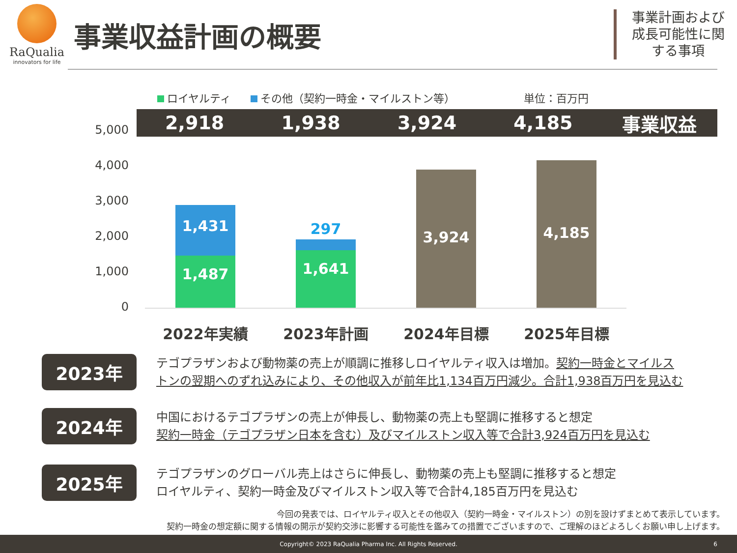RaQualia
innovators for life
事業収益計画の概要
事業計画および成長可能性に関する事項
ロイヤルティ その他（契約一時金・マイルストン等） 単位：百万円
2,918 1,938 3,924 4,185 事業収益
5,000
4,000
3,000
2,000
1,000
0
1,431
1,487
297
1,641
3,924
4,185
2022年実績 2023年計画 2024年目標 2025年目標
2023年
テゴプラザンおよび動物薬の売上が順調に推移しロイヤルティ収入は増加。契約一時金とマイルス
トンの翌期へのずれ込みにより、その他収入が前年比1,134百万円減少。合計1,938百万円を見込む
2024年
中国におけるテゴプラザンの売上が伸長し、動物薬の売上も堅調に推移すると想定
契約一時金（テゴプラザン日本を含む）及びマイルストン収入等で合計3,924百万円を見込む
2025年
テゴプラザンのグローバル売上はさらに伸長し、動物薬の売上も堅調に推移すると想定
ロイヤルティ、契約一時金及びマイルストン収入等で合計4,185百万円を見込む
今回の発表では、ロイヤルティ収入とその他収入（契約一時金・マイルストン）の別を設けずまとめて表示しています。
契約一時金の想定額に関する情報の開示が契約交渉に影響する可能性を鑑みての措置でございますので、ご理解のほどよろしくお願い申し上げます。
Copyright© 2023 RaQualia Pharma Inc. All Rights Reserved. 6